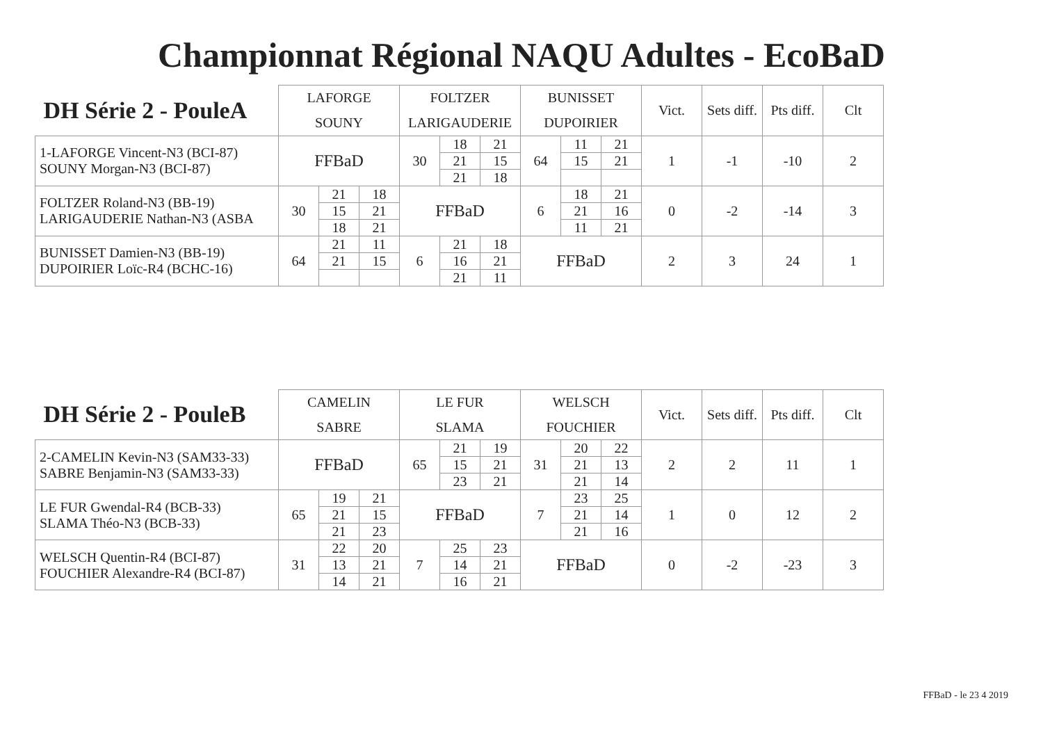Championnat Régional NAQU Adultes - EcoBaD
| DH Série 2 - PouleA | LAFORGE | | | FOLTZER | | | BUNISSET | | | Vict. | Sets diff. | Pts diff. | Clt |
| --- | --- | --- | --- | --- | --- | --- | --- | --- | --- | --- | --- | --- | --- |
| | SOUNY | | | LARIGAUDERIE | | | DUPOIRIER | | | | | | |
| 1-LAFORGE Vincent-N3 (BCI-87) SOUNY Morgan-N3 (BCI-87) | FFBaD | | | 30 | 18 | 21 | 64 | 11 | 21 | 1 | -1 | -10 | 2 |
| | | | | | 21 | 15 | | 15 | 21 | | | | |
| | | | | | 21 | 18 | | | | | | | |
| FOLTZER Roland-N3 (BB-19) LARIGAUDERIE Nathan-N3 (ASBA | 30 | 21 | 18 | FFBaD | | | 6 | 18 | 21 | 0 | -2 | -14 | 3 |
| | | 15 | 21 | | | | | 21 | 16 | | | | |
| | | 18 | 21 | | | | | 11 | 21 | | | | |
| BUNISSET Damien-N3 (BB-19) DUPOIRIER Loïc-R4 (BCHC-16) | 64 | 21 | 11 | 6 | 21 | 18 | FFBaD | | | 2 | 3 | 24 | 1 |
| | | 21 | 15 | | 16 | 21 | | | | | | | |
| | | | | | 21 | 11 | | | | | | | |
| DH Série 2 - PouleB | CAMELIN | | | LE FUR | | | WELSCH | | | Vict. | Sets diff. | Pts diff. | Clt |
| --- | --- | --- | --- | --- | --- | --- | --- | --- | --- | --- | --- | --- | --- |
| | SABRE | | | SLAMA | | | FOUCHIER | | | | | | |
| 2-CAMELIN Kevin-N3 (SAM33-33) SABRE Benjamin-N3 (SAM33-33) | FFBaD | | | 65 | 21 | 19 | 31 | 20 | 22 | 2 | 2 | 11 | 1 |
| | | | | | 15 | 21 | | 21 | 13 | | | | |
| | | | | | 23 | 21 | | 21 | 14 | | | | |
| LE FUR Gwendal-R4 (BCB-33) SLAMA Théo-N3 (BCB-33) | 65 | 19 | 21 | FFBaD | | | 7 | 23 | 25 | 1 | 0 | 12 | 2 |
| | | 21 | 15 | | | | | 21 | 14 | | | | |
| | | 21 | 23 | | | | | 21 | 16 | | | | |
| WELSCH Quentin-R4 (BCI-87) FOUCHIER Alexandre-R4 (BCI-87) | 31 | 22 | 20 | 7 | 25 | 23 | FFBaD | | | 0 | -2 | -23 | 3 |
| | | 13 | 21 | | 14 | 21 | | | | | | | |
| | | 14 | 21 | | 16 | 21 | | | | | | | |
FFBaD - le 23 4 2019